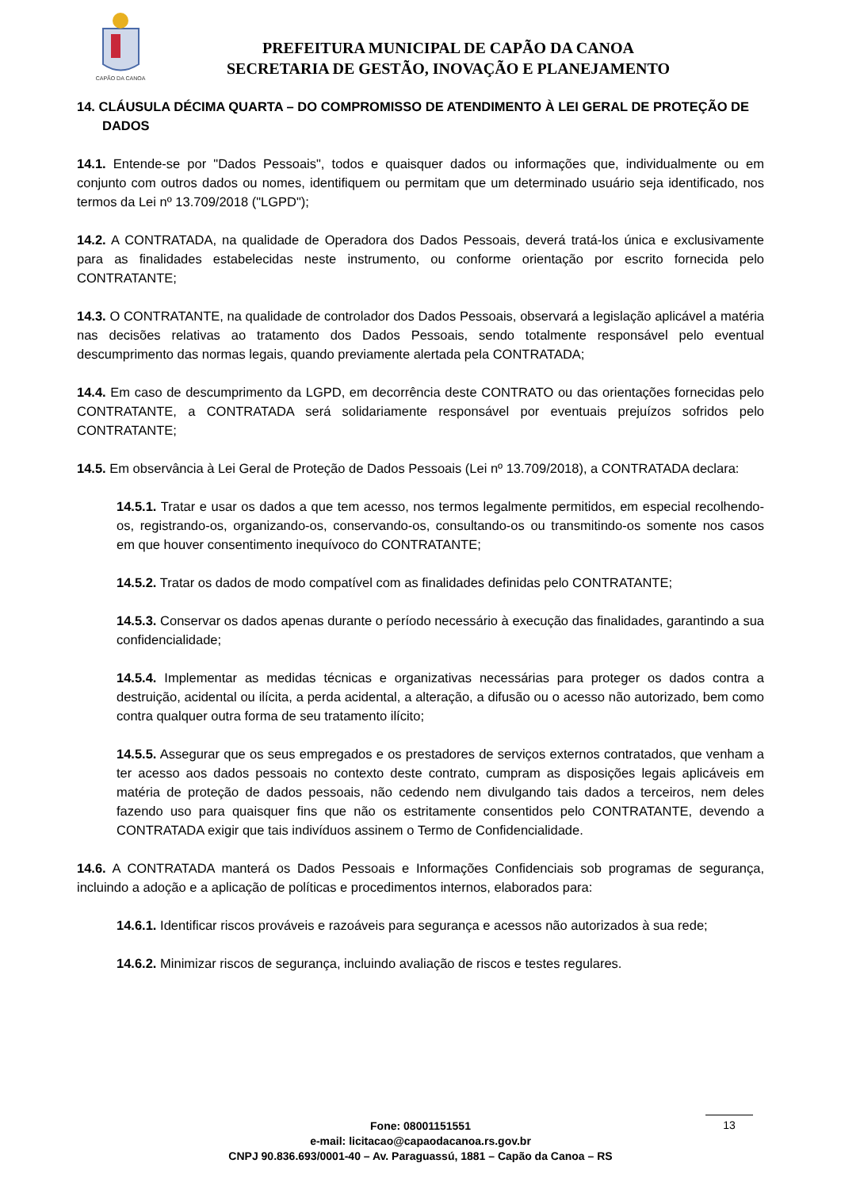CAPÃO DA CANOA
PREFEITURA MUNICIPAL DE CAPÃO DA CANOA
SECRETARIA DE GESTÃO, INOVAÇÃO E PLANEJAMENTO
14. CLÁUSULA DÉCIMA QUARTA – DO COMPROMISSO DE ATENDIMENTO À LEI GERAL DE PROTEÇÃO DE DADOS
14.1. Entende-se por "Dados Pessoais", todos e quaisquer dados ou informações que, individualmente ou em conjunto com outros dados ou nomes, identifiquem ou permitam que um determinado usuário seja identificado, nos termos da Lei nº 13.709/2018 ("LGPD");
14.2. A CONTRATADA, na qualidade de Operadora dos Dados Pessoais, deverá tratá-los única e exclusivamente para as finalidades estabelecidas neste instrumento, ou conforme orientação por escrito fornecida pelo CONTRATANTE;
14.3. O CONTRATANTE, na qualidade de controlador dos Dados Pessoais, observará a legislação aplicável a matéria nas decisões relativas ao tratamento dos Dados Pessoais, sendo totalmente responsável pelo eventual descumprimento das normas legais, quando previamente alertada pela CONTRATADA;
14.4. Em caso de descumprimento da LGPD, em decorrência deste CONTRATO ou das orientações fornecidas pelo CONTRATANTE, a CONTRATADA será solidariamente responsável por eventuais prejuízos sofridos pelo CONTRATANTE;
14.5. Em observância à Lei Geral de Proteção de Dados Pessoais (Lei nº 13.709/2018), a CONTRATADA declara:
14.5.1. Tratar e usar os dados a que tem acesso, nos termos legalmente permitidos, em especial recolhendo-os, registrando-os, organizando-os, conservando-os, consultando-os ou transmitindo-os somente nos casos em que houver consentimento inequívoco do CONTRATANTE;
14.5.2. Tratar os dados de modo compatível com as finalidades definidas pelo CONTRATANTE;
14.5.3. Conservar os dados apenas durante o período necessário à execução das finalidades, garantindo a sua confidencialidade;
14.5.4. Implementar as medidas técnicas e organizativas necessárias para proteger os dados contra a destruição, acidental ou ilícita, a perda acidental, a alteração, a difusão ou o acesso não autorizado, bem como contra qualquer outra forma de seu tratamento ilícito;
14.5.5. Assegurar que os seus empregados e os prestadores de serviços externos contratados, que venham a ter acesso aos dados pessoais no contexto deste contrato, cumpram as disposições legais aplicáveis em matéria de proteção de dados pessoais, não cedendo nem divulgando tais dados a terceiros, nem deles fazendo uso para quaisquer fins que não os estritamente consentidos pelo CONTRATANTE, devendo a CONTRATADA exigir que tais indivíduos assinem o Termo de Confidencialidade.
14.6. A CONTRATADA manterá os Dados Pessoais e Informações Confidenciais sob programas de segurança, incluindo a adoção e a aplicação de políticas e procedimentos internos, elaborados para:
14.6.1. Identificar riscos prováveis e razoáveis para segurança e acessos não autorizados à sua rede;
14.6.2. Minimizar riscos de segurança, incluindo avaliação de riscos e testes regulares.
Fone: 08001151551
e-mail: licitacao@capaodacanoa.rs.gov.br
CNPJ 90.836.693/0001-40 – Av. Paraguassú, 1881 – Capão da Canoa – RS
13